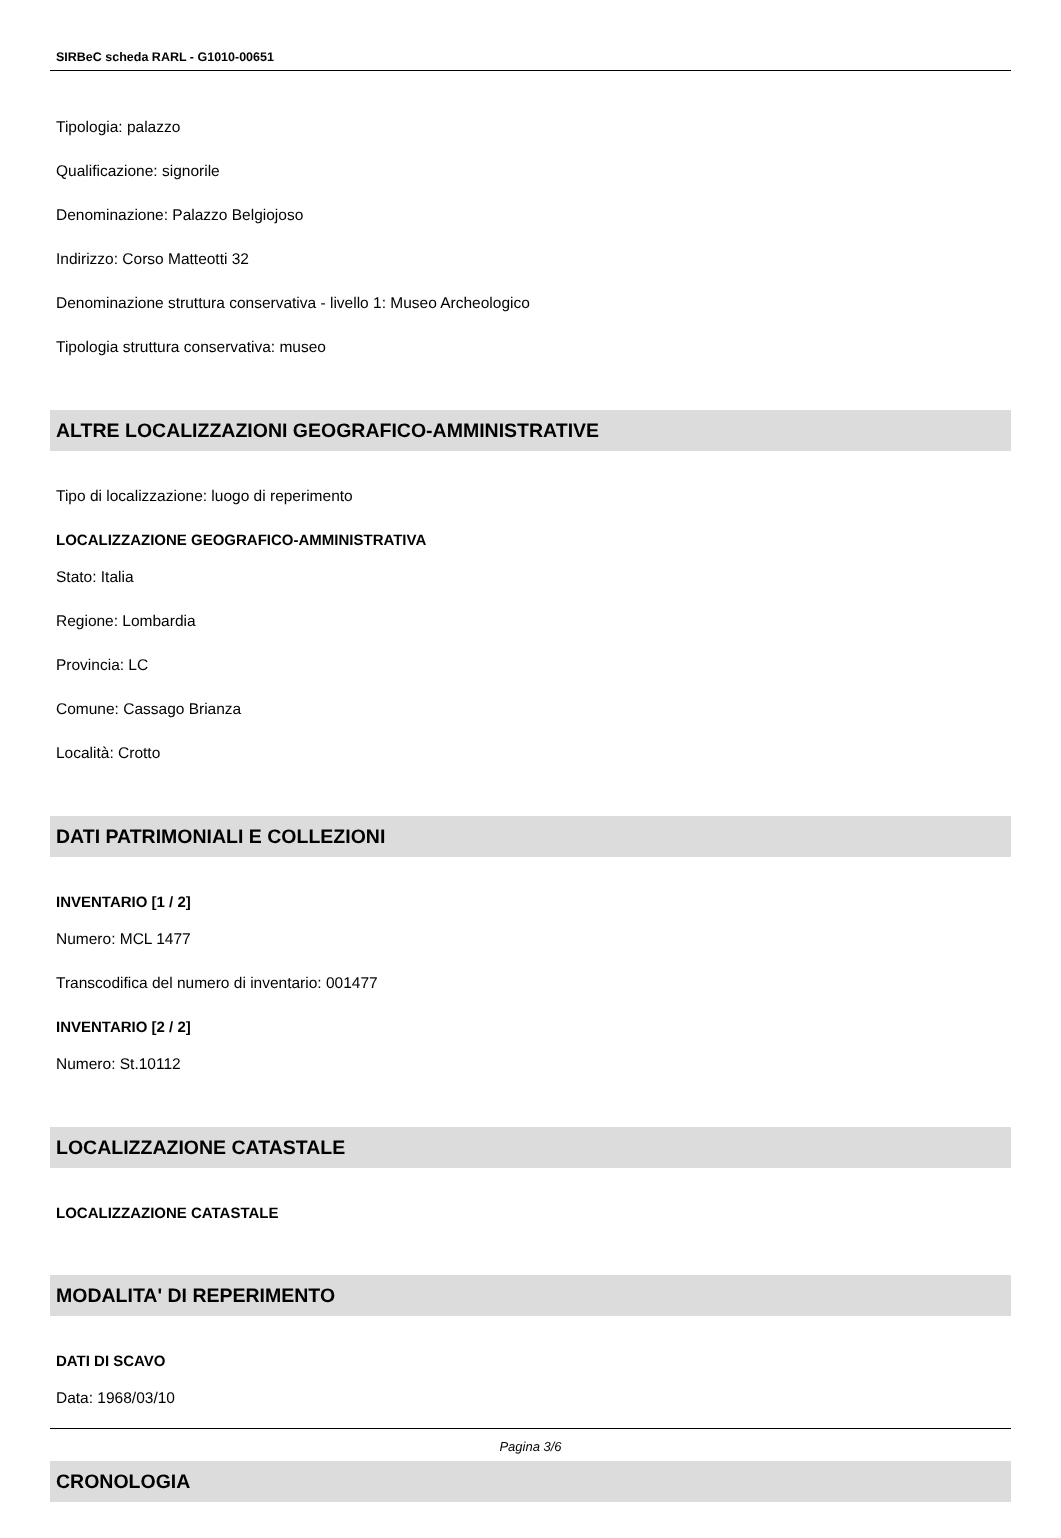SIRBeC scheda RARL - G1010-00651
Tipologia: palazzo
Qualificazione: signorile
Denominazione: Palazzo Belgiojoso
Indirizzo: Corso Matteotti 32
Denominazione struttura conservativa - livello 1: Museo Archeologico
Tipologia struttura conservativa: museo
ALTRE LOCALIZZAZIONI GEOGRAFICO-AMMINISTRATIVE
Tipo di localizzazione: luogo di reperimento
LOCALIZZAZIONE GEOGRAFICO-AMMINISTRATIVA
Stato: Italia
Regione: Lombardia
Provincia: LC
Comune: Cassago Brianza
Località: Crotto
DATI PATRIMONIALI E COLLEZIONI
INVENTARIO [1 / 2]
Numero: MCL 1477
Transcodifica del numero di inventario: 001477
INVENTARIO [2 / 2]
Numero: St.10112
LOCALIZZAZIONE CATASTALE
LOCALIZZAZIONE CATASTALE
MODALITA' DI REPERIMENTO
DATI DI SCAVO
Data: 1968/03/10
CRONOLOGIA
Pagina 3/6